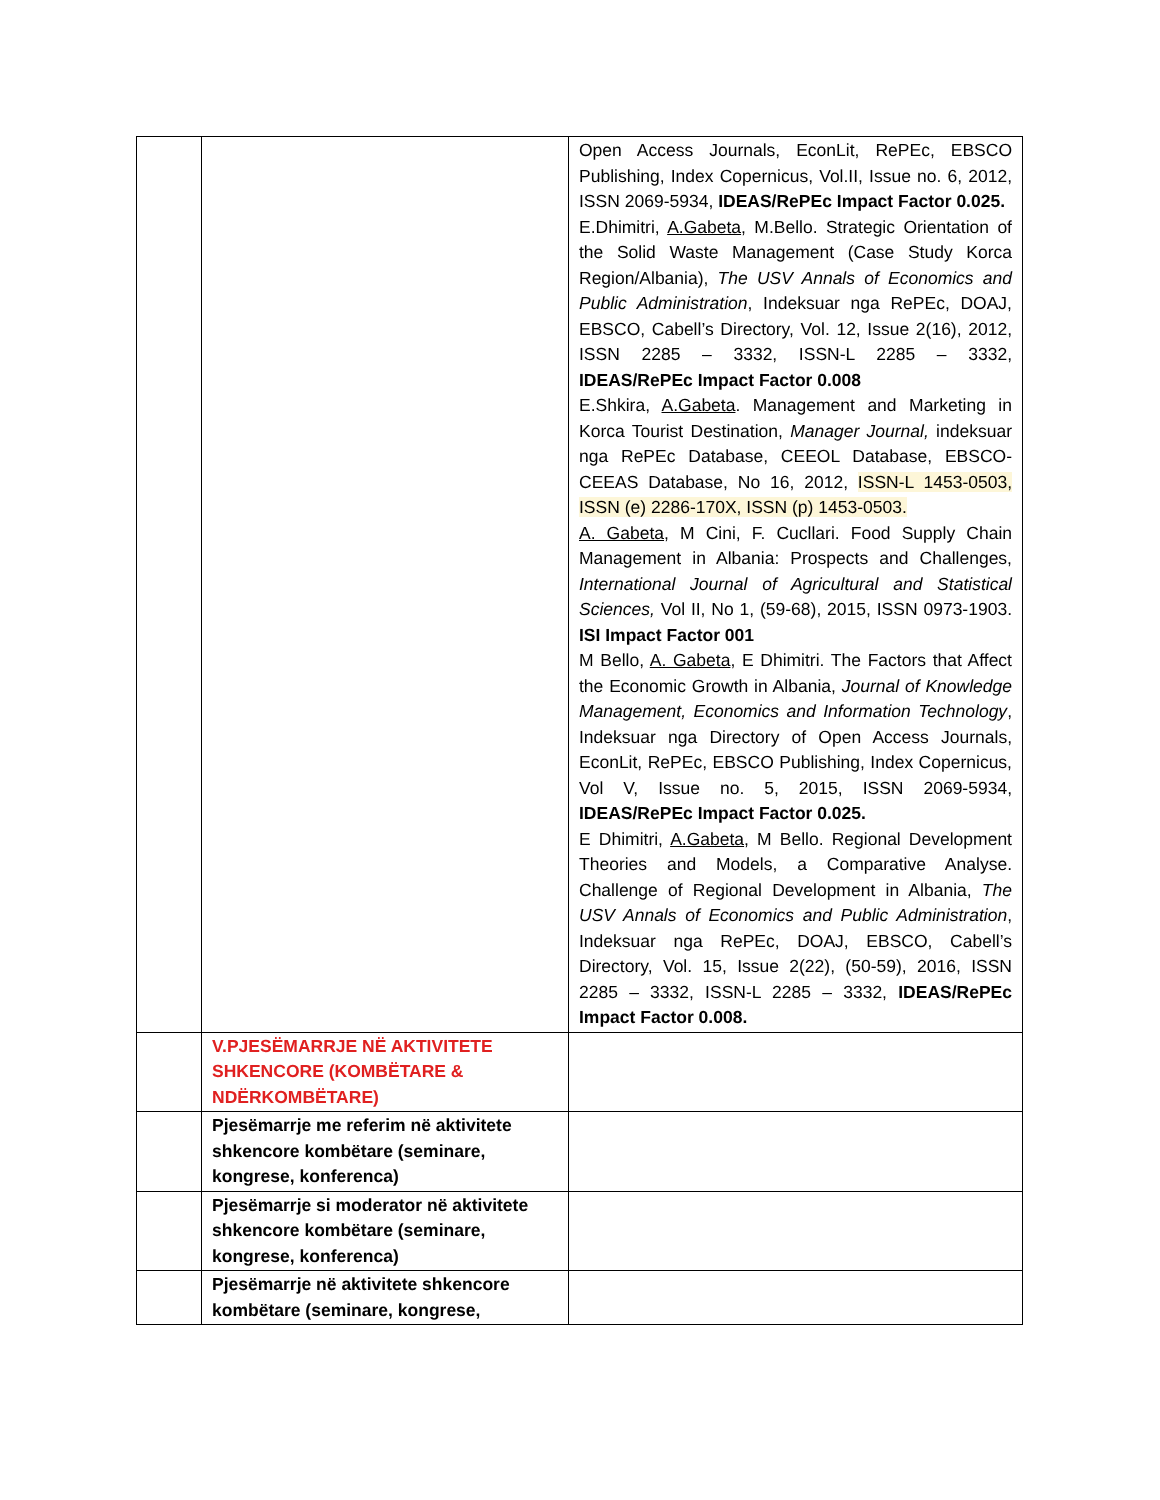| | | Open Access Journals, EconLit, RePEc, EBSCO Publishing, Index Copernicus, Vol.II, Issue no. 6, 2012, ISSN 2069-5934, IDEAS/RePEc Impact Factor 0.025. E.Dhimitri, A.Gabeta , M.Bello. Strategic Orientation of the Solid Waste Management (Case Study Korca Region/Albania), The USV Annals of Economics and Public Administration , Indeksuar nga RePEc, DOAJ, EBSCO, Cabell’s Directory, Vol. 12, Issue 2(16), 2012, ISSN 2285 – 3332, ISSN-L 2285 – 3332, IDEAS/RePEc Impact Factor 0.008 E.Shkira, A.Gabeta . Management and Marketing in Korca Tourist Destination, Manager Journal, indeksuar nga RePEc Database, CEEOL Database, EBSCO-CEEAS Database, No 16, 2012, ISSN-L 1453-0503, ISSN (e) 2286-170X, ISSN (p) 1453-0503. A. Gabeta , M Cini, F. Cucllari. Food Supply Chain Management in Albania: Prospects and Challenges, International Journal of Agricultural and Statistical Sciences, Vol II, No 1, (59-68), 2015, ISSN 0973-1903. ISI Impact Factor 001 M Bello, A. Gabeta , E Dhimitri. The Factors that Affect the Economic Growth in Albania, Journal of Knowledge Management, Economics and Information Technology , Indeksuar nga Directory of Open Access Journals, EconLit, RePEc, EBSCO Publishing, Index Copernicus, Vol V, Issue no. 5, 2015, ISSN 2069-5934, IDEAS/RePEc Impact Factor 0.025. E Dhimitri, A.Gabeta , M Bello. Regional Development Theories and Models, a Comparative Analyse. Challenge of Regional Development in Albania, The USV Annals of Economics and Public Administration , Indeksuar nga RePEc, DOAJ, EBSCO, Cabell’s Directory, Vol. 15, Issue 2(22), (50-59), 2016, ISSN 2285 – 3332, ISSN-L 2285 – 3332, IDEAS/RePEc Impact Factor 0.008. |
| | V.PJESËMARRJE NË AKTIVITETE SHKENCORE (KOMBËTARE & NDËRKOMBËTARE) | |
| | Pjesëmarrje me referim në aktivitete shkencore kombëtare (seminare, kongrese, konferenca) | |
| | Pjesëmarrje si moderator në aktivitete shkencore kombëtare (seminare, kongrese, konferenca) | |
| | Pjesëmarrje në aktivitete shkencore kombëtare (seminare, kongrese, | |